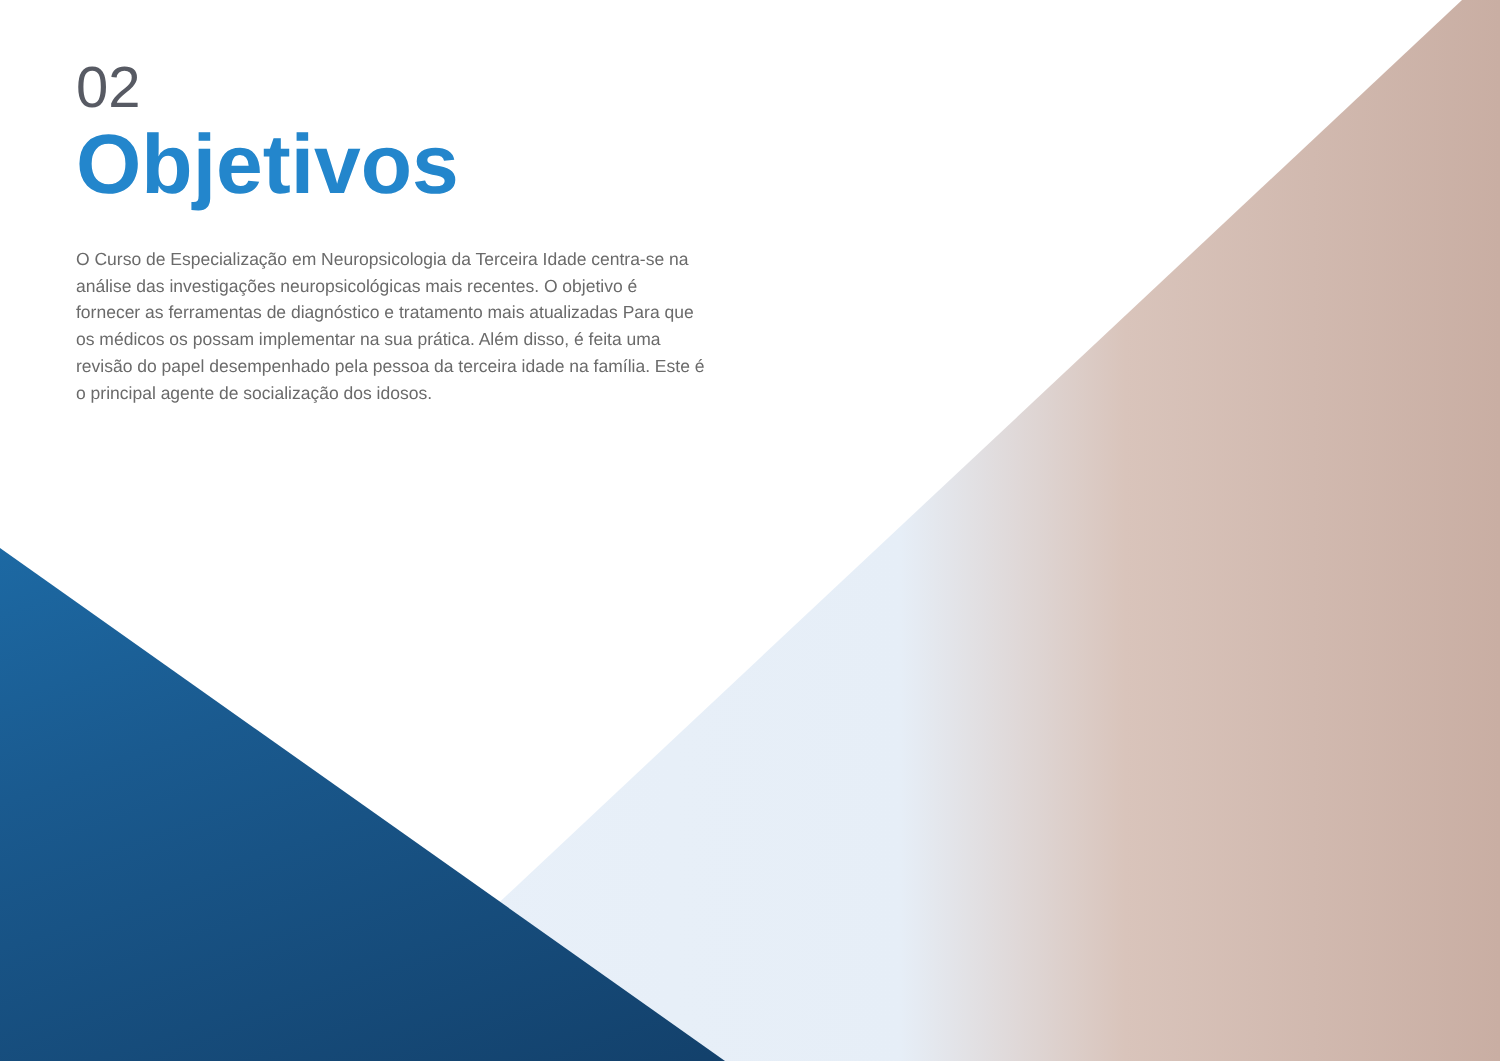02
Objetivos
O Curso de Especialização em Neuropsicologia da Terceira Idade centra-se na análise das investigações neuropsicológicas mais recentes. O objetivo é fornecer as ferramentas de diagnóstico e tratamento mais atualizadas Para que os médicos os possam implementar na sua prática. Além disso, é feita uma revisão do papel desempenhado pela pessoa da terceira idade na família. Este é o principal agente de socialização dos idosos.